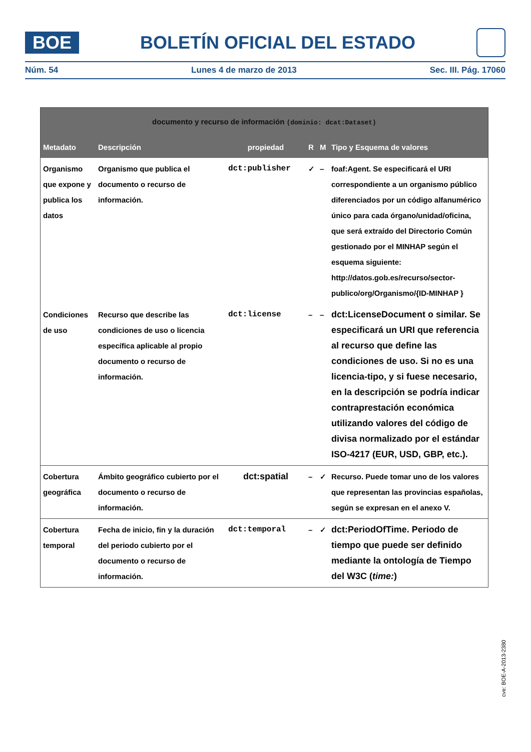BOE
BOLETÍN OFICIAL DEL ESTADO
Núm. 54 Lunes 4 de marzo de 2013 Sec. III. Pág. 17060
| documento y recurso de información (dominio: dcat:Dataset) | | | | | |
| --- | --- | --- | --- | --- | --- |
| Metadato | Descripción | propiedad | R | M | Tipo y Esquema de valores |
| Organismo que expone y publica los datos | Organismo que publica el documento o recurso de información. | dct:publisher | ✓ | – | foaf:Agent. Se especificará el URI correspondiente a un organismo público diferenciados por un código alfanumérico único para cada órgano/unidad/oficina, que será extraído del Directorio Común gestionado por el MINHAP según el esquema siguiente: http://datos.gob.es/recurso/sector-publico/org/Organismo/{ID-MINHAP } |
| Condiciones de uso | Recurso que describe las condiciones de uso o licencia específica aplicable al propio documento o recurso de información. | dct:license | – | – | dct:LicenseDocument o similar. Se especificará un URI que referencia al recurso que define las condiciones de uso. Si no es una licencia-tipo, y si fuese necesario, en la descripción se podría indicar contraprestación económica utilizando valores del código de divisa normalizado por el estándar ISO-4217 (EUR, USD, GBP, etc.). |
| Cobertura geográfica | Ámbito geográfico cubierto por el documento o recurso de información. | dct:spatial | – | ✓ | Recurso. Puede tomar uno de los valores que representan las provincias españolas, según se expresan en el anexo V. |
| Cobertura temporal | Fecha de inicio, fin y la duración del periodo cubierto por el documento o recurso de información. | dct:temporal | – | ✓ | dct:PeriodOfTime. Periodo de tiempo que puede ser definido mediante la ontología de Tiempo del W3C ( time: ) |
cve: BOE-A-2013-2380